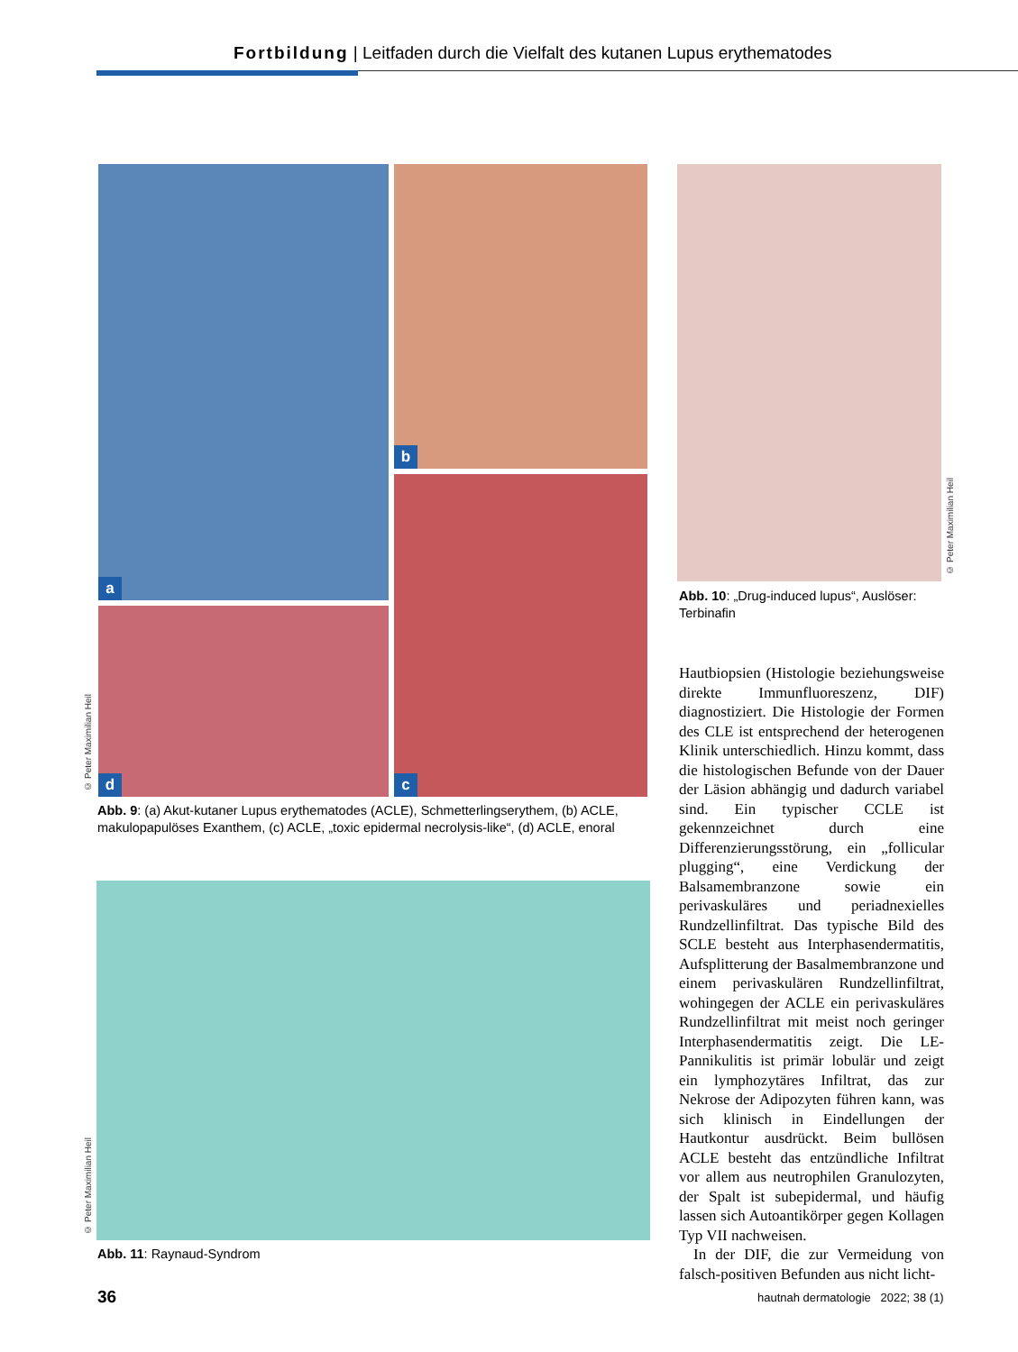Fortbildung | Leitfaden durch die Vielfalt des kutanen Lupus erythematodes
a b
c
d
© Peter Maximilian Heil
Abb. 9: (a) Akut-kutaner Lupus erythematodes (ACLE), Schmetterlingserythem, (b) ACLE, makulopapulöses Exanthem, (c) ACLE, „toxic epidermal necrolysis-like“, (d) ACLE, enoral
© Peter Maximilian Heil
Abb. 10: „Drug-induced lupus“, Auslöser: Terbinafin
© Peter Maximilian Heil
Abb. 11: Raynaud-Syndrom
Hautbiopsien (Histologie beziehungsweise direkte Immunfluoreszenz, DIF) diagnostiziert. Die Histologie der Formen des CLE ist entsprechend der heterogenen Klinik unterschiedlich. Hinzu kommt, dass die histologischen Befunde von der Dauer der Läsion abhängig und dadurch variabel sind. Ein typischer CCLE ist gekennzeichnet durch eine Differenzierungsstörung, ein „follicular plugging“, eine Verdickung der Balsamembranzone sowie ein perivaskuläres und periadnexielles Rundzellinfiltrat. Das typische Bild des SCLE besteht aus Interphasendermatitis, Aufsplitterung der Basalmembranzone und einem perivaskulären Rundzellinfiltrat, wohingegen der ACLE ein perivaskuläres Rundzellinfiltrat mit meist noch geringer Interphasendermatitis zeigt. Die LE-Pannikulitis ist primär lobulär und zeigt ein lymphozytäres Infiltrat, das zur Nekrose der Adipozyten führen kann, was sich klinisch in Eindellungen der Hautkontur ausdrückt. Beim bullösen ACLE besteht das entzündliche Infiltrat vor allem aus neutrophilen Granulozyten, der Spalt ist subepidermal, und häufig lassen sich Autoantikörper gegen Kollagen Typ VII nachweisen.
In der DIF, die zur Vermeidung von falsch-positiven Befunden aus nicht licht-
36
hautnah dermatologie 2022; 38 (1)